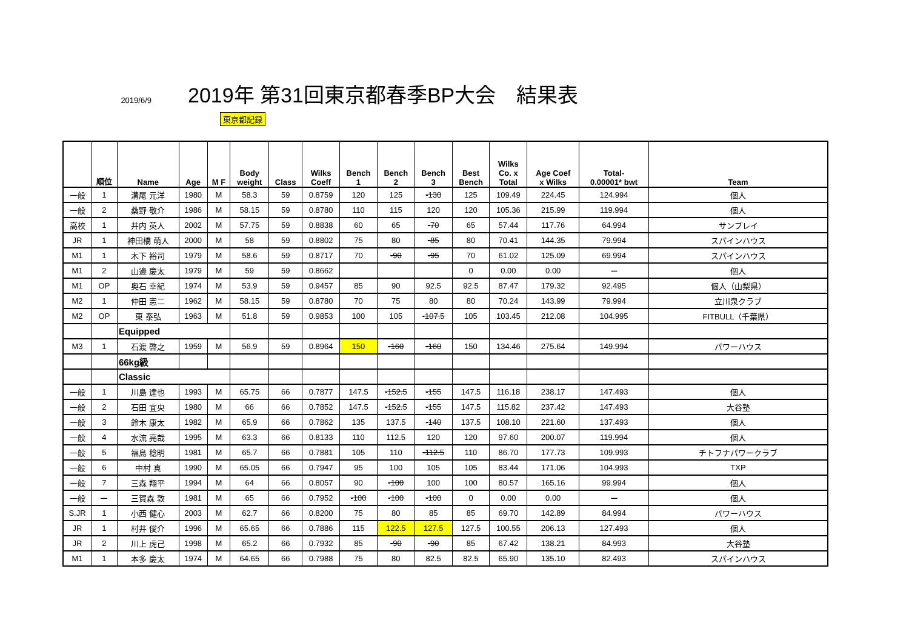2019/6/9
2019年 第31回東京都春季BP大会　結果表
東京都記録
| | 順位 | Name | Age | M F | Body weight | Class | Wilks Coeff | Bench 1 | Bench 2 | Bench 3 | Best Bench | Wilks Co. x Total | Age Coef x Wilks | Total- 0.00001* bwt | Team |
| --- | --- | --- | --- | --- | --- | --- | --- | --- | --- | --- | --- | --- | --- | --- | --- |
| 一般 | 1 | 溝尾 元洋 | 1980 | M | 58.3 | 59 | 0.8759 | 120 | 125 | -130 | 125 | 109.49 | 224.45 | 124.994 | 個人 |
| 一般 | 2 | 桑野 敬介 | 1986 | M | 58.15 | 59 | 0.8780 | 110 | 115 | 120 | 120 | 105.36 | 215.99 | 119.994 | 個人 |
| 高校 | 1 | 井内 英人 | 2002 | M | 57.75 | 59 | 0.8838 | 60 | 65 | -70 | 65 | 57.44 | 117.76 | 64.994 | サンプレイ |
| JR | 1 | 神田橋 萌人 | 2000 | M | 58 | 59 | 0.8802 | 75 | 80 | -85 | 80 | 70.41 | 144.35 | 79.994 | スパインハウス |
| M1 | 1 | 木下 裕司 | 1979 | M | 58.6 | 59 | 0.8717 | 70 | -90 | -95 | 70 | 61.02 | 125.09 | 69.994 | スパインハウス |
| M1 | 2 | 山邊 慶太 | 1979 | M | 59 | 59 | 0.8662 | | | | 0 | 0.00 | 0.00 | ー | 個人 |
| M1 | OP | 奥石 幸紀 | 1974 | M | 53.9 | 59 | 0.9457 | 85 | 90 | 92.5 | 92.5 | 87.47 | 179.32 | 92.495 | 個人（山梨県） |
| M2 | 1 | 仲田 憲二 | 1962 | M | 58.15 | 59 | 0.8780 | 70 | 75 | 80 | 80 | 70.24 | 143.99 | 79.994 | 立川泉クラブ |
| M2 | OP | 東 泰弘 | 1963 | M | 51.8 | 59 | 0.9853 | 100 | 105 | -107.5 | 105 | 103.45 | 212.08 | 104.995 | FITBULL（千葉県） |
| | | Equipped | | | | | | | | | | | | | |
| M3 | 1 | 石渡 啓之 | 1959 | M | 56.9 | 59 | 0.8964 | 150 | -160 | -160 | 150 | 134.46 | 275.64 | 149.994 | パワーハウス |
| | | 66kg級 | | | | | | | | | | | | | |
| | | Classic | | | | | | | | | | | | | |
| 一般 | 1 | 川島 達也 | 1993 | M | 65.75 | 66 | 0.7877 | 147.5 | -152.5 | -155 | 147.5 | 116.18 | 238.17 | 147.493 | 個人 |
| 一般 | 2 | 石田 宜央 | 1980 | M | 66 | 66 | 0.7852 | 147.5 | -152.5 | -155 | 147.5 | 115.82 | 237.42 | 147.493 | 大谷塾 |
| 一般 | 3 | 鈴木 康太 | 1982 | M | 65.9 | 66 | 0.7862 | 135 | 137.5 | -140 | 137.5 | 108.10 | 221.60 | 137.493 | 個人 |
| 一般 | 4 | 水流 亮哉 | 1995 | M | 63.3 | 66 | 0.8133 | 110 | 112.5 | 120 | 120 | 97.60 | 200.07 | 119.994 | 個人 |
| 一般 | 5 | 福島 稔明 | 1981 | M | 65.7 | 66 | 0.7881 | 105 | 110 | -112.5 | 110 | 86.70 | 177.73 | 109.993 | チトフナパワークラブ |
| 一般 | 6 | 中村 真 | 1990 | M | 65.05 | 66 | 0.7947 | 95 | 100 | 105 | 105 | 83.44 | 171.06 | 104.993 | TXP |
| 一般 | 7 | 三森 翔平 | 1994 | M | 64 | 66 | 0.8057 | 90 | -100 | 100 | 100 | 80.57 | 165.16 | 99.994 | 個人 |
| 一般 | ー | 三賀森 敦 | 1981 | M | 65 | 66 | 0.7952 | -100 | -100 | -100 | 0 | 0.00 | 0.00 | ー | 個人 |
| S.JR | 1 | 小西 健心 | 2003 | M | 62.7 | 66 | 0.8200 | 75 | 80 | 85 | 85 | 69.70 | 142.89 | 84.994 | パワーハウス |
| JR | 1 | 村井 俊介 | 1996 | M | 65.65 | 66 | 0.7886 | 115 | 122.5 | 127.5 | 127.5 | 100.55 | 206.13 | 127.493 | 個人 |
| JR | 2 | 川上 虎己 | 1998 | M | 65.2 | 66 | 0.7932 | 85 | -90 | -90 | 85 | 67.42 | 138.21 | 84.993 | 大谷塾 |
| M1 | 1 | 本多 慶太 | 1974 | M | 64.65 | 66 | 0.7988 | 75 | 80 | 82.5 | 82.5 | 65.90 | 135.10 | 82.493 | スパインハウス |